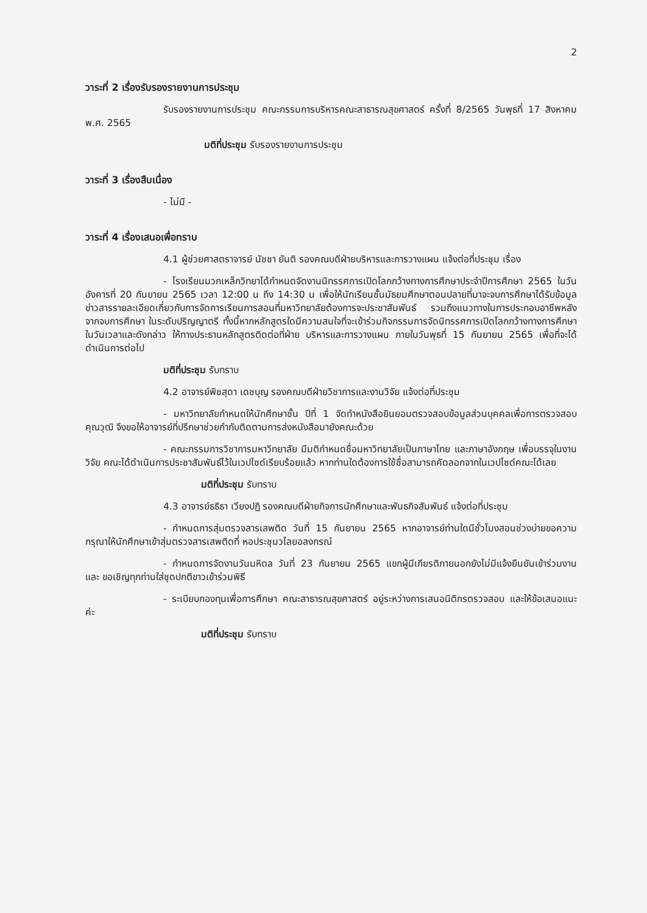2
วาระที่ 2 เรื่องรับรองรายงานการประชุม
รับรองรายงานการประชุม คณะกรรมการบริหารคณะสาธารณสุขศาสตร์ ครั้งที่ 8/2565 วันพุธที่ 17 สิงหาคม พ.ศ. 2565
มติที่ประชุม รับรองรายงานการประชุม
วาระที่ 3 เรื่องสืบเนื่อง
- ไม่มี -
วาระที่ 4 เรื่องเสนอเพื่อทราบ
4.1 ผู้ช่วยศาสตราจารย์ นัชชา ยันติ รองคณบดีฝ่ายบริหารและการวางแผน แจ้งต่อที่ประชุม เรื่อง
- โรงเรียนมวกเหล็กวิทยาได้กำหนดจัดงานนิทรรศการเปิดโลกกว้างทางการศึกษาประจำปีการศึกษา 2565 ในวันอังคารที่ 20 กันยายน 2565 เวลา 12:00 น ถึง 14:30 น เพื่อให้นักเรียนชั้นมัธยมศึกษาตอนปลายที่มาจะจบการศึกษาได้รับข้อมูลข่าวสารรายละเอียดเกี่ยวกับการจัดการเรียนการสอนที่มหาวิทยาลัยต้องการจะประชาสัมพันธ์ รวมถึงแนวทางในการประกอบอาชีพหลังจากจบการศึกษา ในระดับปริญญาตรี ทั้งนี้หากหลักสูตรใดมีความสนใจที่จะเข้าร่วมกิจกรรมการจัดนิทรรศการเปิดโลกกว้างทางการศึกษาในวันเวลาและดังกล่าว ให้ทางประธานหลักสูตรติดต่อที่ฝ่าย บริหารและการวางแผน ภายในวันพุธที่ 15 กันยายน 2565 เพื่อที่จะได้ดำเนินการต่อไป
มติที่ประชุม รับทราบ
4.2 อาจารย์พิชสุดา เดชบุญ รองคณบดีฝ่ายวิชาการและงานวิจัย แจ้งต่อที่ประชุม
- มหาวิทยาลัยกำหนดให้นักศึกษาชั้น ปีที่ 1 จัดทำหนังสือยินยอมตรวจสอบข้อมูลส่วนบุคคลเพื่อการตรวจสอบคุณวุฒิ จึงขอให้อาจารย์ที่ปรึกษาช่วยกำกับติดตามการส่งหนังสือมายังคณะด้วย
- คณะกรรมการวิชาการมหาวิทยาลัย มีมติกำหนดชื่อมหาวิทยาลัยเป็นภาษาไทย และภาษาอังกฤษ เพื่อบรรจุในงานวิจัย คณะได้ดำเนินการประชาสัมพันธ์ไว้ในเวปไซด์เรียบร้อยแล้ว หากท่านใดต้องการใช้ชื่อสามารถคัดลอกจากในเวปไซด์คณะได้เลย
มติที่ประชุม รับทราบ
4.3 อาจารย์ธธิธา เวียงปฏิ รองคณบดีฝ่ายกิจการนักศึกษาและพันธกิจสัมพันธ์ แจ้งต่อที่ประชุม
- กำหนดการสุ่มตรวจสารเสพติด วันที่ 15 กันยายน 2565 หากอาจารย์ท่านใดมีชั่วโมงสอนช่วงบ่ายขอความกรุณาให้นักศึกษาเข้าสุ่มตรวจสารเสพติดที่ หอประชุมวไลยอลงกรณ์
- กำหนดการจัดงานวันมหิดล วันที่ 23 กันยายน 2565 แขกผู้มีเกียรติภายนอกยังไม่มีแจ้งยืนยันเข้าร่วมงาน และ ขอเชิญทุกท่านใส่ชุดปกติขาวเข้าร่วมพิธี
- ระเบียบกองทุนเพื่อการศึกษา คณะสาธารณสุขศาสตร์ อยู่ระหว่างการเสนอนิติกรตรวจสอบ และให้ข้อเสนอแนะค่ะ
มติที่ประชุม รับทราบ